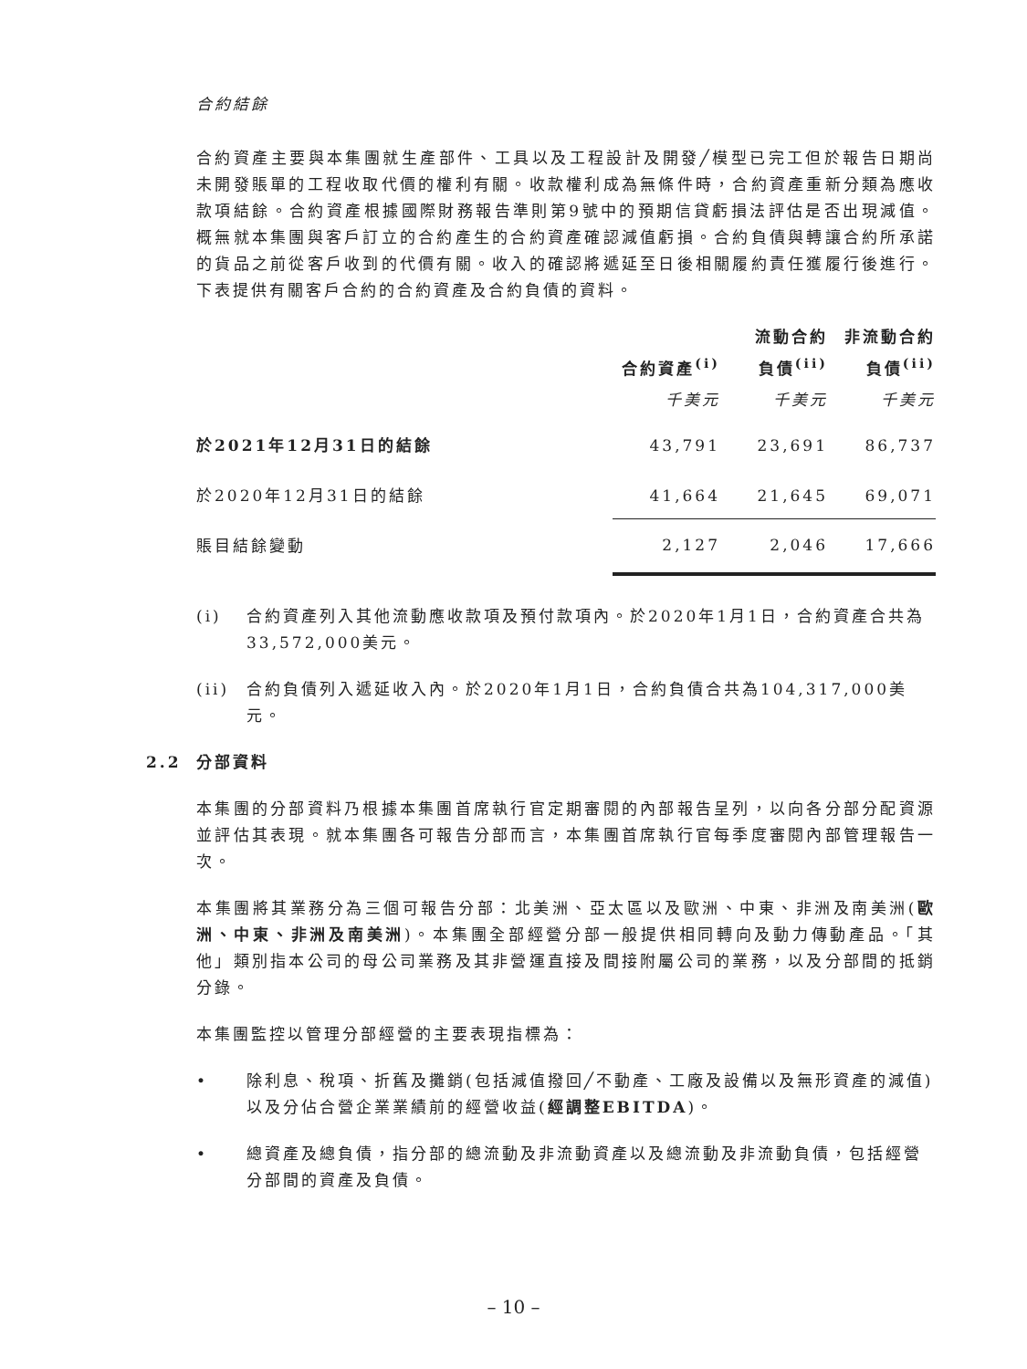合約結餘
合約資產主要與本集團就生產部件、工具以及工程設計及開發╱模型已完工但於報告日期尚未開發賬單的工程收取代價的權利有關。收款權利成為無條件時，合約資產重新分類為應收款項結餘。合約資產根據國際財務報告準則第9號中的預期信貸虧損法評估是否出現減值。概無就本集團與客戶訂立的合約產生的合約資產確認減值虧損。合約負債與轉讓合約所承諾的貨品之前從客戶收到的代價有關。收入的確認將遞延至日後相關履約責任獲履行後進行。下表提供有關客戶合約的合約資產及合約負債的資料。
| | 合約資產<sup>(i)</sup> | | 流動合約 負債<sup>(ii)</sup> | | 非流動合約 負債<sup>(ii)</sup> |
| --- | --- | --- | --- | --- | --- |
| | 千美元 | | 千美元 | | 千美元 |
| 於2021年12月31日的結餘 | 43,791 | | 23,691 | | 86,737 |
| 於2020年12月31日的結餘 | 41,664 | | 21,645 | | 69,071 |
| 賬目結餘變動 | 2,127 | | 2,046 | | 17,666 |
(i) 合約資產列入其他流動應收款項及預付款項內。於2020年1月1日，合約資產合共為33,572,000美元。
(ii) 合約負債列入遞延收入內。於2020年1月1日，合約負債合共為104,317,000美元。
2.2 分部資料
本集團的分部資料乃根據本集團首席執行官定期審閱的內部報告呈列，以向各分部分配資源並評估其表現。就本集團各可報告分部而言，本集團首席執行官每季度審閱內部管理報告一次。
本集團將其業務分為三個可報告分部：北美洲、亞太區以及歐洲、中東、非洲及南美洲(歐洲、中東、非洲及南美洲)。本集團全部經營分部一般提供相同轉向及動力傳動產品。「其他」類別指本公司的母公司業務及其非營運直接及間接附屬公司的業務，以及分部間的抵銷分錄。
本集團監控以管理分部經營的主要表現指標為：
• 除利息、稅項、折舊及攤銷(包括減值撥回╱不動產、工廠及設備以及無形資產的減值)以及分佔合營企業業績前的經營收益(經調整EBITDA)。
• 總資產及總負債，指分部的總流動及非流動資產以及總流動及非流動負債，包括經營分部間的資產及負債。
– 10 –